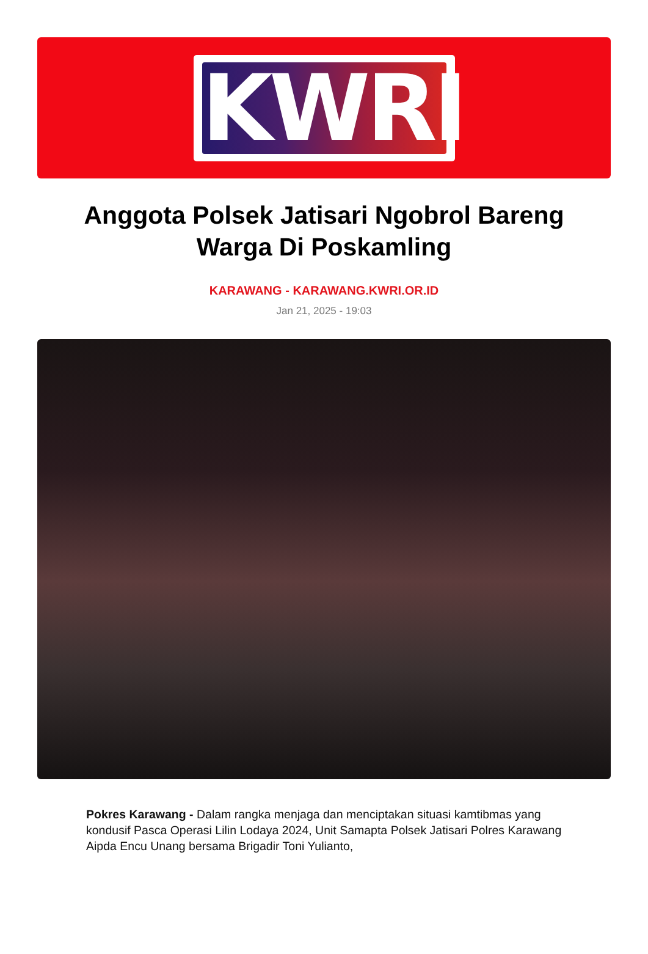KWRI
Anggota Polsek Jatisari Ngobrol Bareng Warga Di Poskamling
KARAWANG - KARAWANG.KWRI.OR.ID
Jan 21, 2025 - 19:03
Pokres Karawang - Dalam rangka menjaga dan menciptakan situasi kamtibmas yang kondusif Pasca Operasi Lilin Lodaya 2024, Unit Samapta Polsek Jatisari Polres Karawang Aipda Encu Unang bersama Brigadir Toni Yulianto,